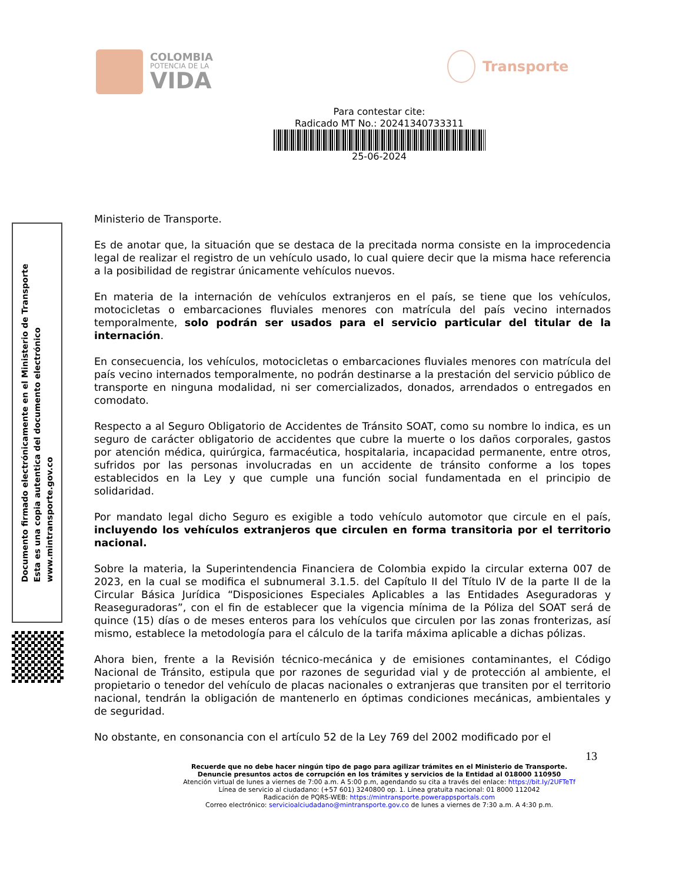COLOMBIA
POTENCIA DE LA
VIDA
Transporte
Para contestar cite:
Radicado MT No.: 20241340733311
25-06-2024
Documento firmado electrónicamente en el Ministerio de Transporte
Esta es una copia autentica del documento electrónico
www.mintransporte.gov.co
Ministerio de Transporte.
Es de anotar que, la situación que se destaca de la precitada norma consiste en la improcedencia legal de realizar el registro de un vehículo usado, lo cual quiere decir que la misma hace referencia a la posibilidad de registrar únicamente vehículos nuevos.
En materia de la internación de vehículos extranjeros en el país, se tiene que los vehículos, motocicletas o embarcaciones fluviales menores con matrícula del país vecino internados temporalmente, solo podrán ser usados para el servicio particular del titular de la internación.
En consecuencia, los vehículos, motocicletas o embarcaciones fluviales menores con matrícula del país vecino internados temporalmente, no podrán destinarse a la prestación del servicio público de transporte en ninguna modalidad, ni ser comercializados, donados, arrendados o entregados en comodato.
Respecto a al Seguro Obligatorio de Accidentes de Tránsito SOAT, como su nombre lo indica, es un seguro de carácter obligatorio de accidentes que cubre la muerte o los daños corporales, gastos por atención médica, quirúrgica, farmacéutica, hospitalaria, incapacidad permanente, entre otros, sufridos por las personas involucradas en un accidente de tránsito conforme a los topes establecidos en la Ley y que cumple una función social fundamentada en el principio de solidaridad.
Por mandato legal dicho Seguro es exigible a todo vehículo automotor que circule en el país, incluyendo los vehículos extranjeros que circulen en forma transitoria por el territorio nacional.
Sobre la materia, la Superintendencia Financiera de Colombia expido la circular externa 007 de 2023, en la cual se modifica el subnumeral 3.1.5. del Capítulo II del Título IV de la parte II de la Circular Básica Jurídica “Disposiciones Especiales Aplicables a las Entidades Aseguradoras y Reaseguradoras”, con el fin de establecer que la vigencia mínima de la Póliza del SOAT será de quince (15) días o de meses enteros para los vehículos que circulen por las zonas fronterizas, así mismo, establece la metodología para el cálculo de la tarifa máxima aplicable a dichas pólizas.
Ahora bien, frente a la Revisión técnico-mecánica y de emisiones contaminantes, el Código Nacional de Tránsito, estipula que por razones de seguridad vial y de protección al ambiente, el propietario o tenedor del vehículo de placas nacionales o extranjeras que transiten por el territorio nacional, tendrán la obligación de mantenerlo en óptimas condiciones mecánicas, ambientales y de seguridad.
No obstante, en consonancia con el artículo 52 de la Ley 769 del 2002 modificado por el
13
Recuerde que no debe hacer ningún tipo de pago para agilizar trámites en el Ministerio de Transporte.
Denuncie presuntos actos de corrupción en los trámites y servicios de la Entidad al 018000 110950
Atención virtual de lunes a viernes de 7:00 a.m. A 5:00 p.m, agendando su cita a través del enlace: https://bit.ly/2UFTeTf
Línea de servicio al ciudadano: (+57 601) 3240800 op. 1. Línea gratuita nacional: 01 8000 112042
Radicación de PQRS-WEB: https://mintransporte.powerappsportals.com
Correo electrónico: servicioalciudadano@mintransporte.gov.co de lunes a viernes de 7:30 a.m. A 4:30 p.m.